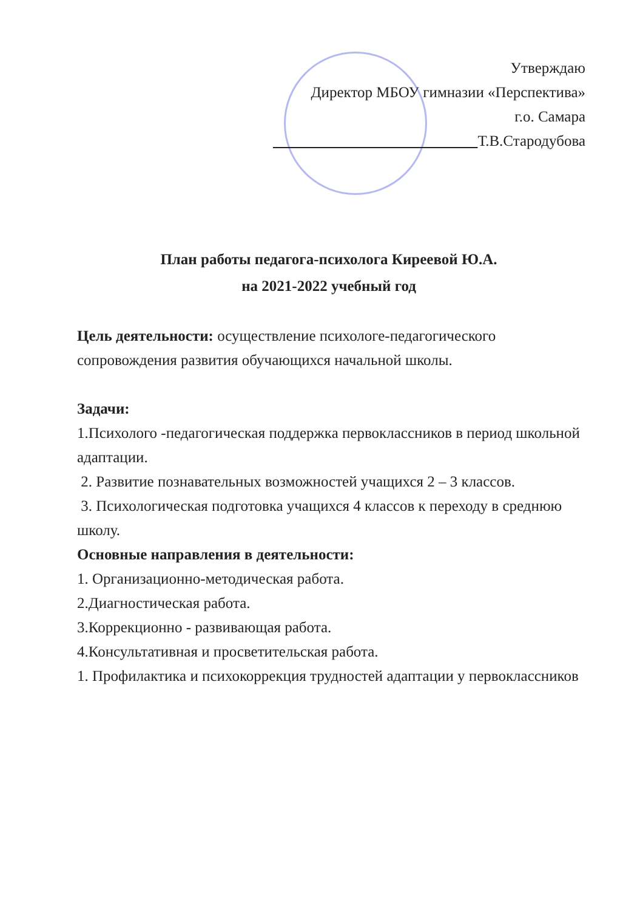Утверждаю
Директор МБОУ гимназии «Перспектива»
г.о. Самара
Т.В.Стародубова
План работы педагога-психолога Киреевой Ю.А.
на 2021-2022 учебный год
Цель деятельности: осуществление психологе-педагогического сопровождения развития обучающихся начальной школы.
Задачи:
1.Психолого -педагогическая поддержка первоклассников в период школьной адаптации.
2. Развитие познавательных возможностей учащихся 2 – 3 классов.
3. Психологическая подготовка учащихся 4 классов к переходу в среднюю школу.
Основные направления в деятельности:
1. Организационно-методическая работа.
2.Диагностическая работа.
3.Коррекционно - развивающая работа.
4.Консультативная и просветительская работа.
1. Профилактика и психокоррекция трудностей адаптации у первоклассников